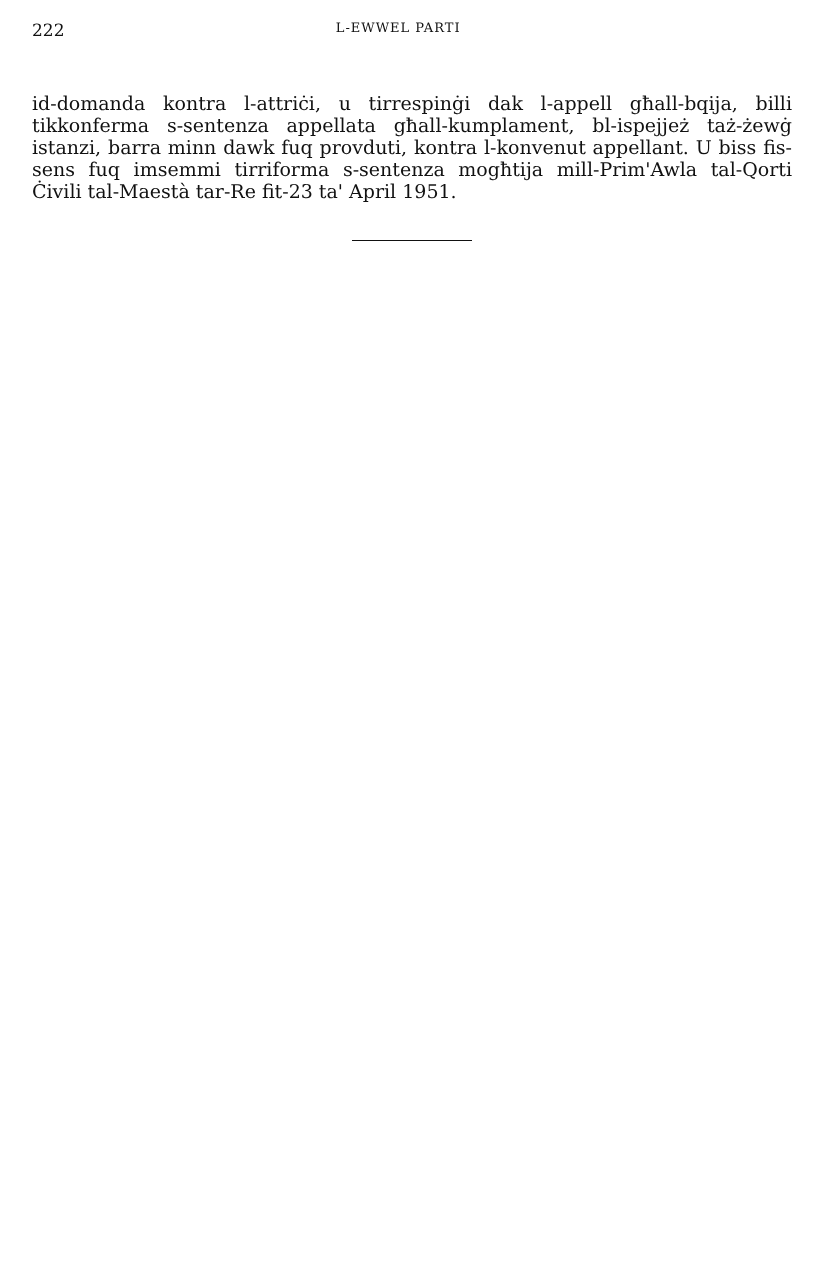222 L-EWWEL PARTI
id-domanda kontra l-attriċi, u tirrespinġi dak l-appell għall-bqija, billi tikkonferma s-sentenza appellata għall-kumplament, bl-ispejjeż taż-żewġ istanzi, barra minn dawk fuq provduti, kontra l-konvenut appellant. U biss fis-sens fuq imsemmi tirriforma s-sentenza mogħtija mill-Prim'Awla tal-Qorti Ċivili tal-Maestà tar-Re fit-23 ta' April 1951.